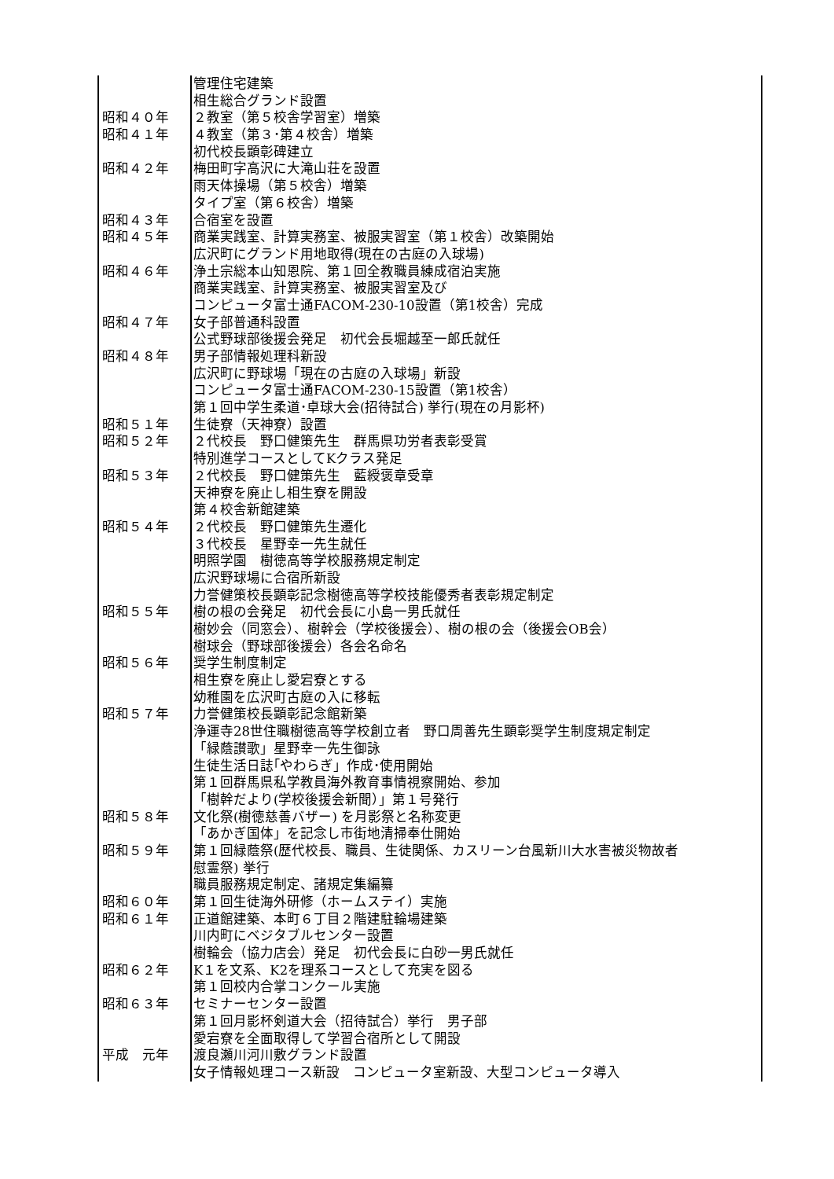| | 管理住宅建築 |
| | 相生総合グランド設置 |
| 昭和４０年 | ２教室（第５校舎学習室）増築 |
| 昭和４１年 | ４教室（第３･第４校舎）増築 |
| | 初代校長顕彰碑建立 |
| 昭和４２年 | 梅田町字高沢に大滝山荘を設置 |
| | 雨天体操場（第５校舎）増築 |
| | タイプ室（第６校舎）増築 |
| 昭和４３年 | 合宿室を設置 |
| 昭和４５年 | 商業実践室、計算実務室、被服実習室（第１校舎）改築開始 |
| | 広沢町にグランド用地取得(現在の古庭の入球場) |
| 昭和４６年 | 浄土宗総本山知恩院、第１回全教職員練成宿泊実施 |
| | 商業実践室、計算実務室、被服実習室及び |
| | コンピュータ富士通FACOM-230-10設置（第1校舎）完成 |
| 昭和４７年 | 女子部普通科設置 |
| | 公式野球部後援会発足 初代会長堀越至一郎氏就任 |
| 昭和４８年 | 男子部情報処理科新設 |
| | 広沢町に野球場「現在の古庭の入球場」新設 |
| | コンピュータ富士通FACOM-230-15設置（第1校舎） |
| | 第１回中学生柔道･卓球大会(招待試合) 挙行(現在の月影杯) |
| 昭和５１年 | 生徒寮（天神寮）設置 |
| 昭和５２年 | ２代校長 野口健策先生 群馬県功労者表彰受賞 |
| | 特別進学コースとしてKクラス発足 |
| 昭和５３年 | ２代校長 野口健策先生 藍綬褒章受章 |
| | 天神寮を廃止し相生寮を開設 |
| | 第４校舎新館建築 |
| 昭和５４年 | ２代校長 野口健策先生遷化 |
| | ３代校長 星野幸一先生就任 |
| | 明照学園 樹徳高等学校服務規定制定 |
| | 広沢野球場に合宿所新設 |
| | 力誉健策校長顕彰記念樹徳高等学校技能優秀者表彰規定制定 |
| 昭和５５年 | 樹の根の会発足 初代会長に小島一男氏就任 |
| | 樹妙会（同窓会）、樹幹会（学校後援会）、樹の根の会（後援会OB会） |
| | 樹球会（野球部後援会）各会名命名 |
| 昭和５６年 | 奨学生制度制定 |
| | 相生寮を廃止し愛宕寮とする |
| | 幼稚園を広沢町古庭の入に移転 |
| 昭和５７年 | 力誉健策校長顕彰記念館新築 |
| | 浄運寺28世住職樹徳高等学校創立者 野口周善先生顕彰奨学生制度規定制定 |
| | 「緑蔭讃歌」星野幸一先生御詠 |
| | 生徒生活日誌｢やわらぎ」作成･使用開始 |
| | 第１回群馬県私学教員海外教育事情視察開始、参加 |
| | 「樹幹だより(学校後援会新聞）」第１号発行 |
| 昭和５８年 | 文化祭(樹徳慈善バザー) を月影祭と名称変更 |
| | 「あかぎ国体」を記念し市街地清掃奉仕開始 |
| 昭和５９年 | 第１回緑蔭祭(歴代校長、職員、生徒関係、カスリーン台風新川大水害被災物故者 |
| | 慰霊祭) 挙行 |
| | 職員服務規定制定、諸規定集編纂 |
| 昭和６０年 | 第１回生徒海外研修（ホームステイ）実施 |
| 昭和６１年 | 正道館建築、本町６丁目２階建駐輪場建築 |
| | 川内町にベジタブルセンター設置 |
| | 樹輪会（協力店会）発足 初代会長に白砂一男氏就任 |
| 昭和６２年 | K１を文系、K2を理系コースとして充実を図る |
| | 第１回校内合掌コンクール実施 |
| 昭和６３年 | セミナーセンター設置 |
| | 第１回月影杯剣道大会（招待試合）挙行 男子部 |
| | 愛宕寮を全面取得して学習合宿所として開設 |
| 平成 元年 | 渡良瀬川河川敷グランド設置 |
| | 女子情報処理コース新設 コンピュータ室新設、大型コンピュータ導入 |